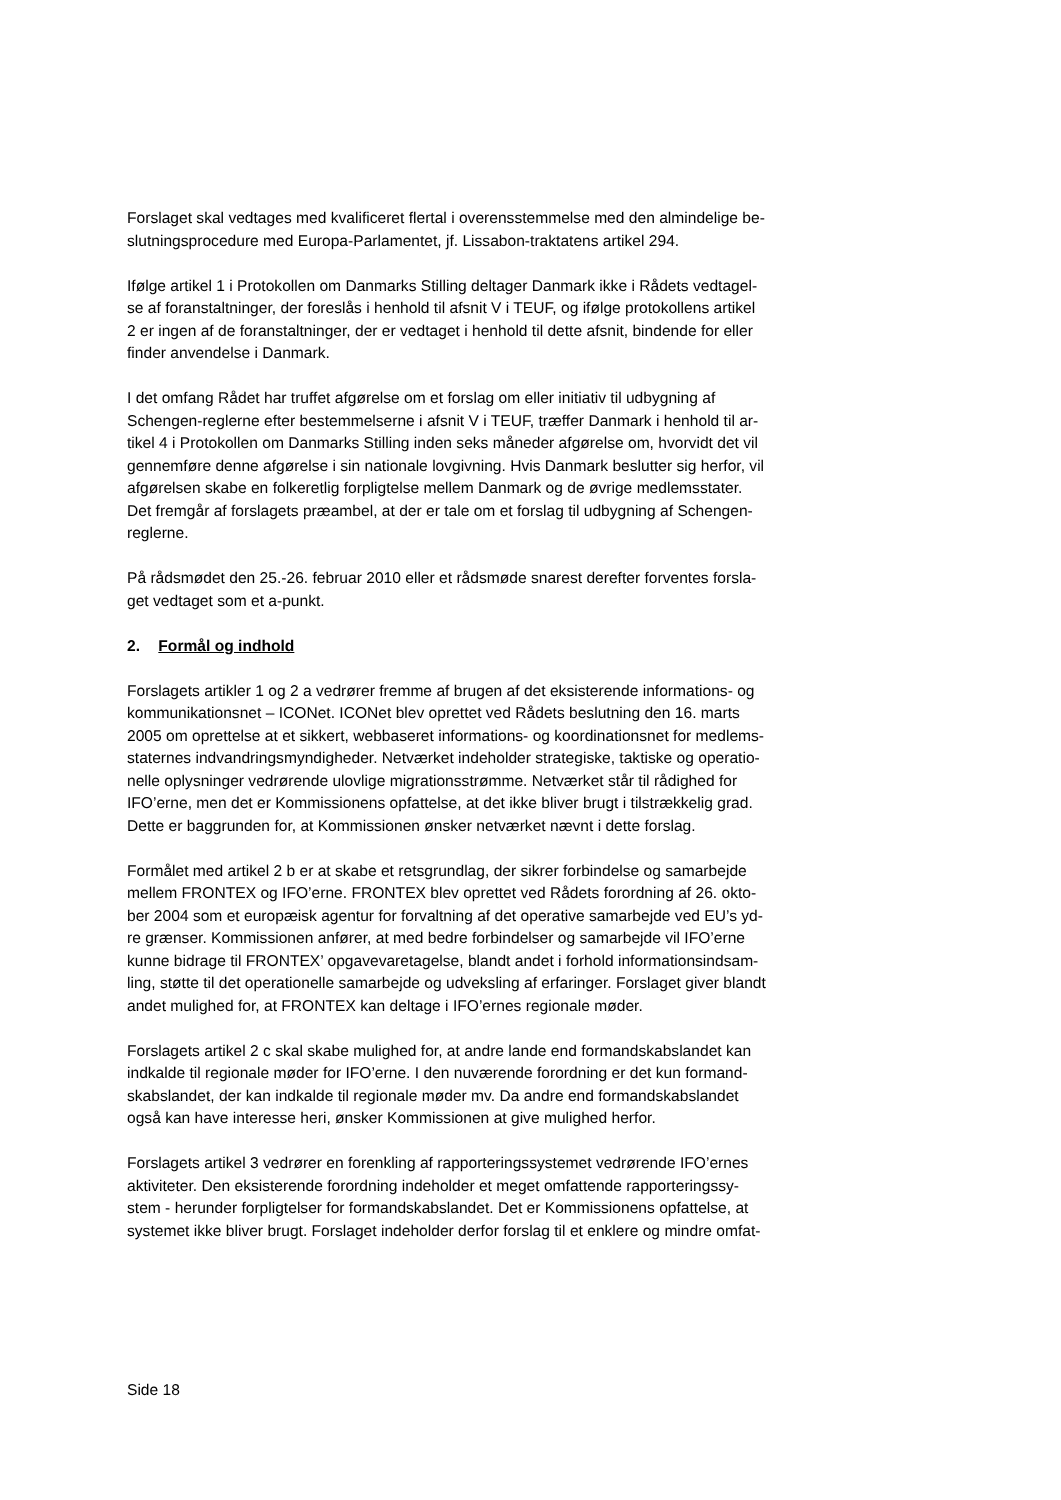Forslaget skal vedtages med kvalificeret flertal i overensstemmelse med den almindelige be-
slutningsprocedure med Europa-Parlamentet, jf. Lissabon-traktatens artikel 294.
Ifølge artikel 1 i Protokollen om Danmarks Stilling deltager Danmark ikke i Rådets vedtagel-
se af foranstaltninger, der foreslås i henhold til afsnit V i TEUF, og ifølge protokollens artikel
2 er ingen af de foranstaltninger, der er vedtaget i henhold til dette afsnit, bindende for eller
finder anvendelse i Danmark.
I det omfang Rådet har truffet afgørelse om et forslag om eller initiativ til udbygning af
Schengen-reglerne efter bestemmelserne i afsnit V i TEUF, træffer Danmark i henhold til ar-
tikel 4 i Protokollen om Danmarks Stilling inden seks måneder afgørelse om, hvorvidt det vil
gennemføre denne afgørelse i sin nationale lovgivning. Hvis Danmark beslutter sig herfor, vil
afgørelsen skabe en folkeretlig forpligtelse mellem Danmark og de øvrige medlemsstater.
Det fremgår af forslagets præambel, at der er tale om et forslag til udbygning af Schengen-
reglerne.
På rådsmødet den 25.-26. februar 2010 eller et rådsmøde snarest derefter forventes forsla-
get vedtaget som et a-punkt.
2. Formål og indhold
Forslagets artikler 1 og 2 a vedrører fremme af brugen af det eksisterende informations- og
kommunikationsnet – ICONet. ICONet blev oprettet ved Rådets beslutning den 16. marts
2005 om oprettelse at et sikkert, webbaseret informations- og koordinationsnet for medlems-
staternes indvandringsmyndigheder. Netværket indeholder strategiske, taktiske og operatio-
nelle oplysninger vedrørende ulovlige migrationsstrømme. Netværket står til rådighed for
IFO’erne, men det er Kommissionens opfattelse, at det ikke bliver brugt i tilstrækkelig grad.
Dette er baggrunden for, at Kommissionen ønsker netværket nævnt i dette forslag.
Formålet med artikel 2 b er at skabe et retsgrundlag, der sikrer forbindelse og samarbejde
mellem FRONTEX og IFO’erne. FRONTEX blev oprettet ved Rådets forordning af 26. okto-
ber 2004 som et europæisk agentur for forvaltning af det operative samarbejde ved EU’s yd-
re grænser. Kommissionen anfører, at med bedre forbindelser og samarbejde vil IFO’erne
kunne bidrage til FRONTEX’ opgavevaretagelse, blandt andet i forhold informationsindsam-
ling, støtte til det operationelle samarbejde og udveksling af erfaringer. Forslaget giver blandt
andet mulighed for, at FRONTEX kan deltage i IFO’ernes regionale møder.
Forslagets artikel 2 c skal skabe mulighed for, at andre lande end formandskabslandet kan
indkalde til regionale møder for IFO’erne. I den nuværende forordning er det kun formand-
skabslandet, der kan indkalde til regionale møder mv. Da andre end formandskabslandet
også kan have interesse heri, ønsker Kommissionen at give mulighed herfor.
Forslagets artikel 3 vedrører en forenkling af rapporteringssystemet vedrørende IFO’ernes
aktiviteter. Den eksisterende forordning indeholder et meget omfattende rapporteringssy-
stem - herunder forpligtelser for formandskabslandet. Det er Kommissionens opfattelse, at
systemet ikke bliver brugt. Forslaget indeholder derfor forslag til et enklere og mindre omfat-
Side 18